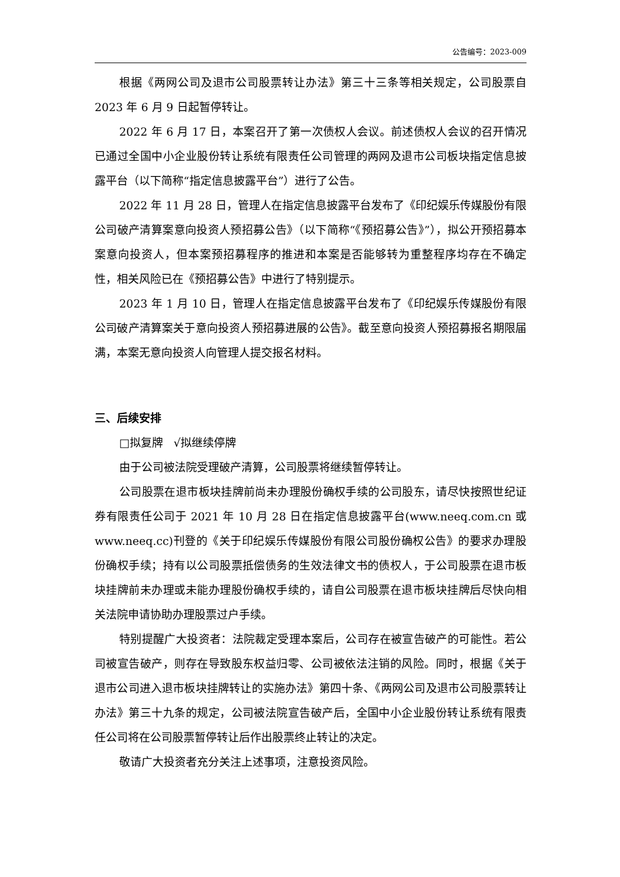公告编号：2023-009
根据《两网公司及退市公司股票转让办法》第三十三条等相关规定，公司股票自 2023 年 6 月 9 日起暂停转让。
2022 年 6 月 17 日，本案召开了第一次债权人会议。前述债权人会议的召开情况已通过全国中小企业股份转让系统有限责任公司管理的两网及退市公司板块指定信息披露平台（以下简称“指定信息披露平台”）进行了公告。
2022 年 11 月 28 日，管理人在指定信息披露平台发布了《印纪娱乐传媒股份有限公司破产清算案意向投资人预招募公告》（以下简称“《预招募公告》”），拟公开预招募本案意向投资人，但本案预招募程序的推进和本案是否能够转为重整程序均存在不确定性，相关风险已在《预招募公告》中进行了特别提示。
2023 年 1 月 10 日，管理人在指定信息披露平台发布了《印纪娱乐传媒股份有限公司破产清算案关于意向投资人预招募进展的公告》。截至意向投资人预招募报名期限届满，本案无意向投资人向管理人提交报名材料。
三、后续安排
□拟复牌 √拟继续停牌
由于公司被法院受理破产清算，公司股票将继续暂停转让。
公司股票在退市板块挂牌前尚未办理股份确权手续的公司股东，请尽快按照世纪证券有限责任公司于 2021 年 10 月 28 日在指定信息披露平台(www.neeq.com.cn 或 www.neeq.cc)刊登的《关于印纪娱乐传媒股份有限公司股份确权公告》的要求办理股份确权手续；持有以公司股票抵偿债务的生效法律文书的债权人，于公司股票在退市板块挂牌前未办理或未能办理股份确权手续的，请自公司股票在退市板块挂牌后尽快向相关法院申请协助办理股票过户手续。
特别提醒广大投资者：法院裁定受理本案后，公司存在被宣告破产的可能性。若公司被宣告破产，则存在导致股东权益归零、公司被依法注销的风险。同时，根据《关于退市公司进入退市板块挂牌转让的实施办法》第四十条、《两网公司及退市公司股票转让办法》第三十九条的规定，公司被法院宣告破产后，全国中小企业股份转让系统有限责任公司将在公司股票暂停转让后作出股票终止转让的决定。
敬请广大投资者充分关注上述事项，注意投资风险。